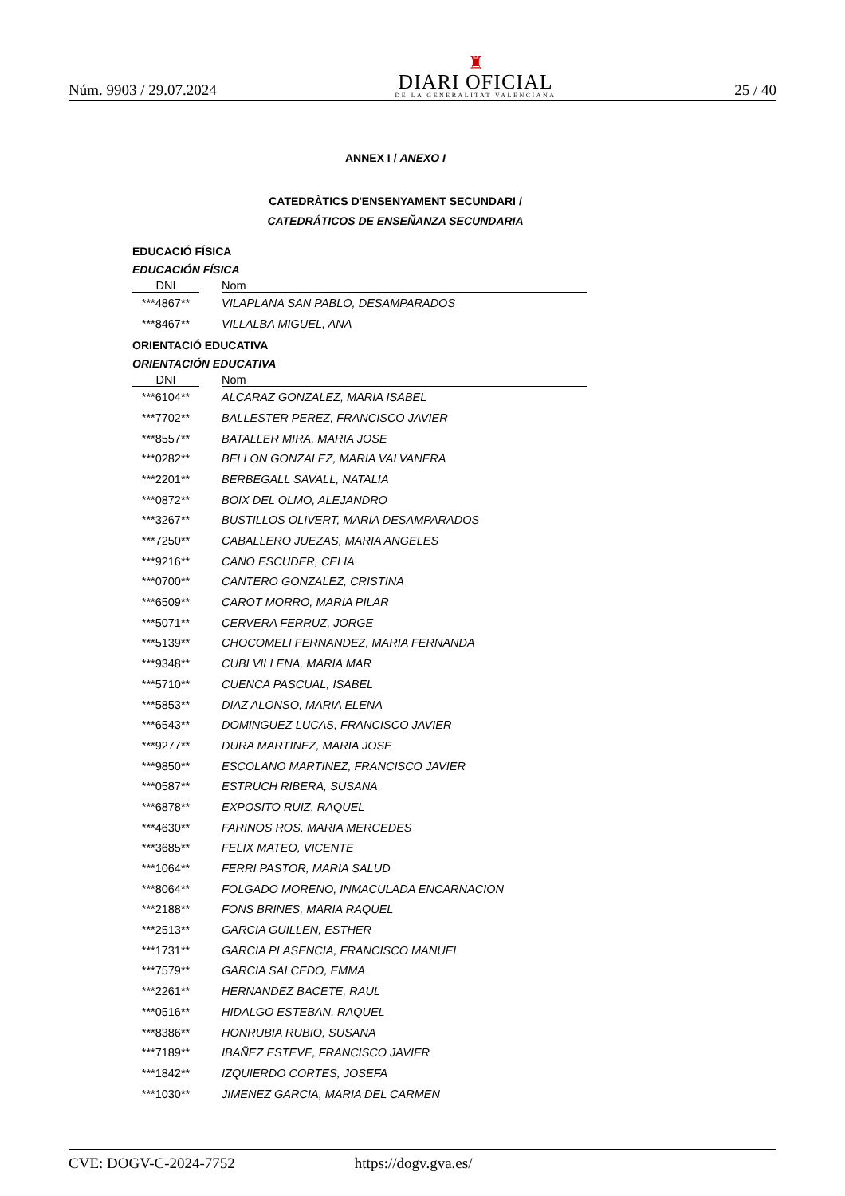Núm. 9903 / 29.07.2024
♜
DIARI OFICIAL
DE LA GENERALITAT VALENCIANA
25 / 40
ANNEX I / ANEXO I
CATEDRÀTICS D'ENSENYAMENT SECUNDARI /
CATEDRÁTICOS DE ENSEÑANZA SECUNDARIA
EDUCACIÓ FÍSICA
EDUCACIÓN FÍSICA
| DNI | | Nom |
| --- | --- | --- |
| ***4867** | | VILAPLANA SAN PABLO, DESAMPARADOS |
| ***8467** | | VILLALBA MIGUEL, ANA |
ORIENTACIÓ EDUCATIVA
ORIENTACIÓN EDUCATIVA
| DNI | | Nom |
| --- | --- | --- |
| ***6104** | | ALCARAZ GONZALEZ, MARIA ISABEL |
| ***7702** | | BALLESTER PEREZ, FRANCISCO JAVIER |
| ***8557** | | BATALLER MIRA, MARIA JOSE |
| ***0282** | | BELLON GONZALEZ, MARIA VALVANERA |
| ***2201** | | BERBEGALL SAVALL, NATALIA |
| ***0872** | | BOIX DEL OLMO, ALEJANDRO |
| ***3267** | | BUSTILLOS OLIVERT, MARIA DESAMPARADOS |
| ***7250** | | CABALLERO JUEZAS, MARIA ANGELES |
| ***9216** | | CANO ESCUDER, CELIA |
| ***0700** | | CANTERO GONZALEZ, CRISTINA |
| ***6509** | | CAROT MORRO, MARIA PILAR |
| ***5071** | | CERVERA FERRUZ, JORGE |
| ***5139** | | CHOCOMELI FERNANDEZ, MARIA FERNANDA |
| ***9348** | | CUBI VILLENA, MARIA MAR |
| ***5710** | | CUENCA PASCUAL, ISABEL |
| ***5853** | | DIAZ ALONSO, MARIA ELENA |
| ***6543** | | DOMINGUEZ LUCAS, FRANCISCO JAVIER |
| ***9277** | | DURA MARTINEZ, MARIA JOSE |
| ***9850** | | ESCOLANO MARTINEZ, FRANCISCO JAVIER |
| ***0587** | | ESTRUCH RIBERA, SUSANA |
| ***6878** | | EXPOSITO RUIZ, RAQUEL |
| ***4630** | | FARINOS ROS, MARIA MERCEDES |
| ***3685** | | FELIX MATEO, VICENTE |
| ***1064** | | FERRI PASTOR, MARIA SALUD |
| ***8064** | | FOLGADO MORENO, INMACULADA ENCARNACION |
| ***2188** | | FONS BRINES, MARIA RAQUEL |
| ***2513** | | GARCIA GUILLEN, ESTHER |
| ***1731** | | GARCIA PLASENCIA, FRANCISCO MANUEL |
| ***7579** | | GARCIA SALCEDO, EMMA |
| ***2261** | | HERNANDEZ BACETE, RAUL |
| ***0516** | | HIDALGO ESTEBAN, RAQUEL |
| ***8386** | | HONRUBIA RUBIO, SUSANA |
| ***7189** | | IBAÑEZ ESTEVE, FRANCISCO JAVIER |
| ***1842** | | IZQUIERDO CORTES, JOSEFA |
| ***1030** | | JIMENEZ GARCIA, MARIA DEL CARMEN |
CVE: DOGV-C-2024-7752 https://dogv.gva.es/